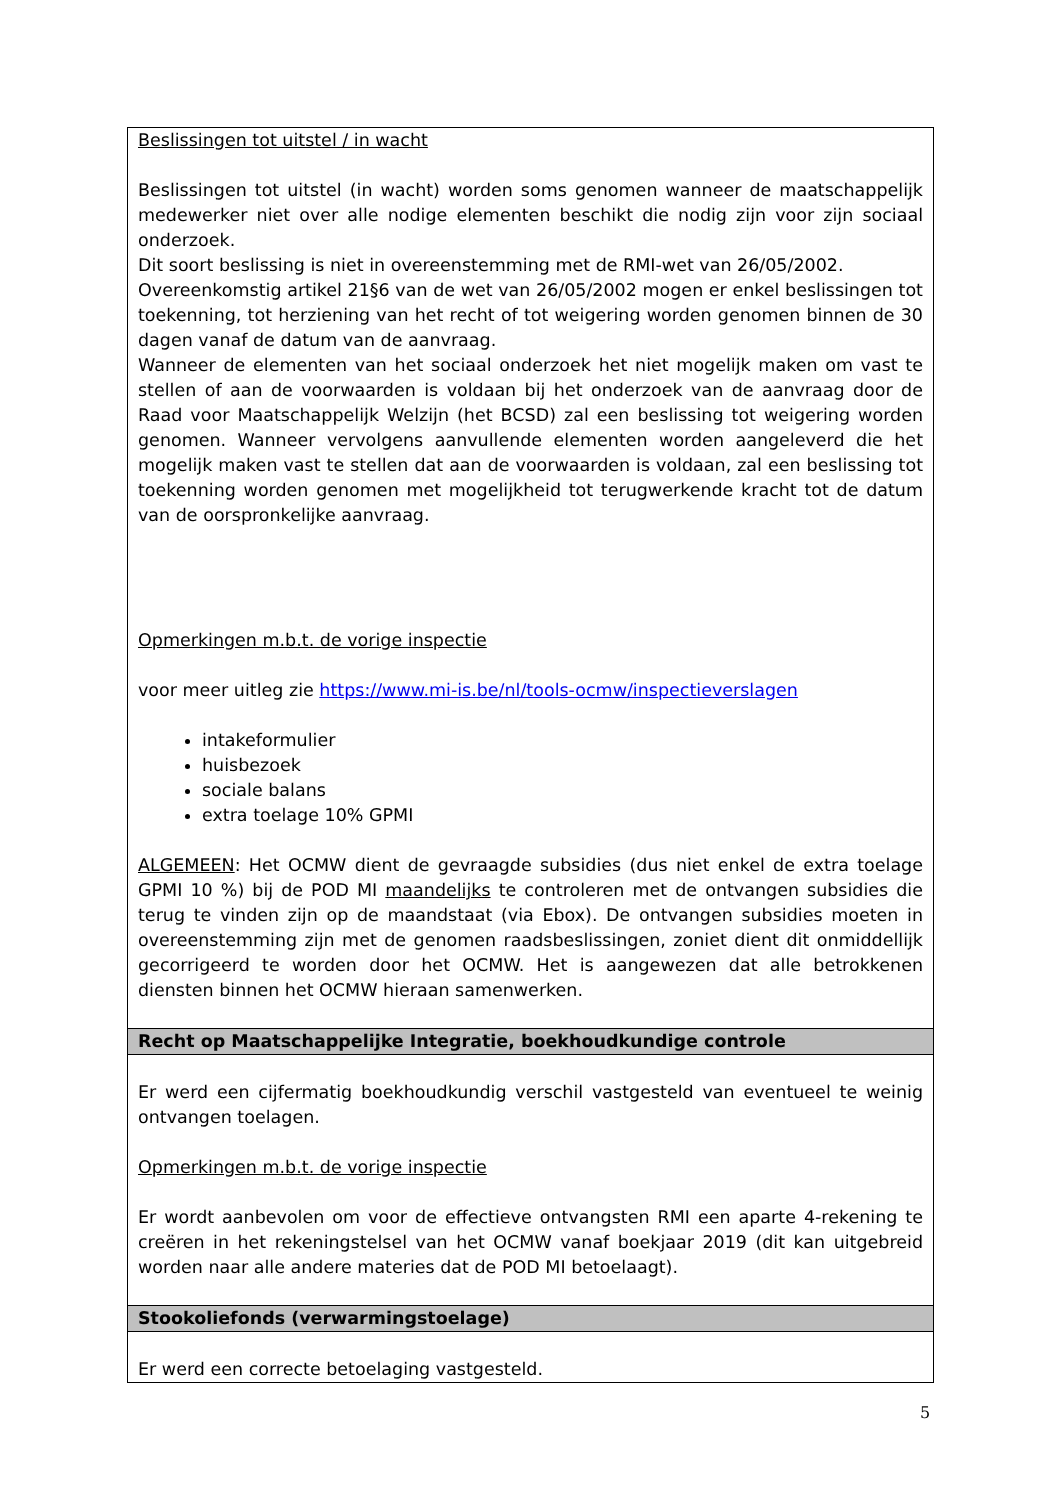Beslissingen tot uitstel / in wacht
Beslissingen tot uitstel (in wacht) worden soms genomen wanneer de maatschappelijk medewerker niet over alle nodige elementen beschikt die nodig zijn voor zijn sociaal onderzoek.
Dit soort beslissing is niet in overeenstemming met de RMI-wet van 26/05/2002.
Overeenkomstig artikel 21§6 van de wet van 26/05/2002 mogen er enkel beslissingen tot toekenning, tot herziening van het recht of tot weigering worden genomen binnen de 30 dagen vanaf de datum van de aanvraag.
Wanneer de elementen van het sociaal onderzoek het niet mogelijk maken om vast te stellen of aan de voorwaarden is voldaan bij het onderzoek van de aanvraag door de Raad voor Maatschappelijk Welzijn (het BCSD) zal een beslissing tot weigering worden genomen. Wanneer vervolgens aanvullende elementen worden aangeleverd die het mogelijk maken vast te stellen dat aan de voorwaarden is voldaan, zal een beslissing tot toekenning worden genomen met mogelijkheid tot terugwerkende kracht tot de datum van de oorspronkelijke aanvraag.
Opmerkingen m.b.t. de vorige inspectie
voor meer uitleg zie https://www.mi-is.be/nl/tools-ocmw/inspectieverslagen
intakeformulier
huisbezoek
sociale balans
extra toelage 10% GPMI
ALGEMEEN: Het OCMW dient de gevraagde subsidies (dus niet enkel de extra toelage GPMI 10 %) bij de POD MI maandelijks te controleren met de ontvangen subsidies die terug te vinden zijn op de maandstaat (via Ebox). De ontvangen subsidies moeten in overeenstemming zijn met de genomen raadsbeslissingen, zoniet dient dit onmiddellijk gecorrigeerd te worden door het OCMW. Het is aangewezen dat alle betrokkenen diensten binnen het OCMW hieraan samenwerken.
Recht op Maatschappelijke Integratie, boekhoudkundige controle
Er werd een cijfermatig boekhoudkundig verschil vastgesteld van eventueel te weinig ontvangen toelagen.
Opmerkingen m.b.t. de vorige inspectie
Er wordt aanbevolen om voor de effectieve ontvangsten RMI een aparte 4-rekening te creëren in het rekeningstelsel van het OCMW vanaf boekjaar 2019 (dit kan uitgebreid worden naar alle andere materies dat de POD MI betoelaagt).
Stookoliefonds (verwarmingstoelage)
Er werd een correcte betoelaging vastgesteld.
5